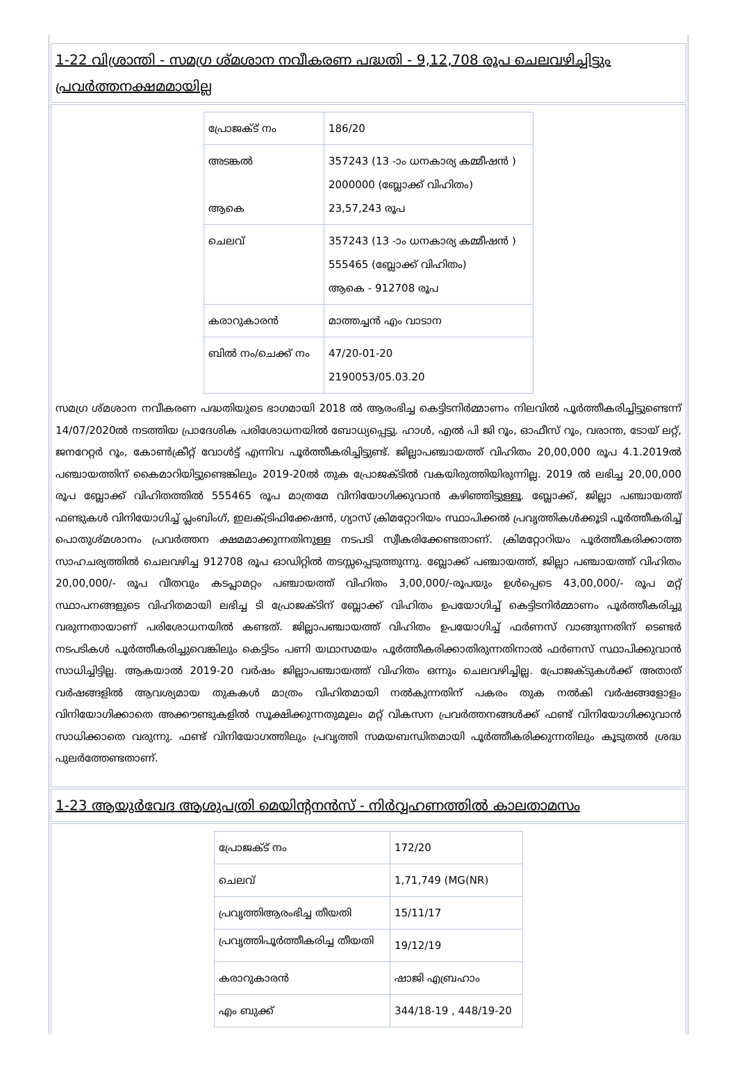1-22 വിശ്രാന്തി - സമഗ്ര ശ്മശാന നവീകരണ പദ്ധതി - 9,12,708 രൂപ ചെലവഴിച്ചിട്ടും പ്രവർത്തനക്ഷമമായില്ല
| പ്രോജക്ട് നം | 186/20 |
| അടങ്കൽ ആകെ | 357243 (13 -ാം ധനകാര്യ കമ്മീഷൻ ) 2000000 (ബ്ലോക്ക് വിഹിതം) 23,57,243 രൂപ |
| ചെലവ് | 357243 (13 -ാം ധനകാര്യ കമ്മീഷൻ ) 555465 (ബ്ലോക്ക് വിഹിതം) ആകെ - 912708 രൂപ |
| കരാറുകാരൻ | മാത്തച്ചൻ എം വാടാന |
| ബിൽ നം/ചെക്ക് നം | 47/20-01-20 2190053/05.03.20 |
സമഗ്ര ശ്മശാന നവീകരണ പദ്ധതിയുടെ ഭാഗമായി 2018 ൽ ആരംഭിച്ച കെട്ടിടനിർമ്മാണം നിലവിൽ പൂർത്തീകരിച്ചിട്ടുണ്ടെന്ന് 14/07/2020ൽ നടത്തിയ പ്രാദേശിക പരിശോധനയിൽ ബോധ്യപ്പെട്ടു. ഹാൾ, എൽ പി ജി റൂം, ഓഫീസ് റൂം, വരാന്ത, ടോയ് ലറ്റ്, ജനറേറ്റർ റൂം, കോൺക്രീറ്റ് വോൾട്ട് എന്നിവ പൂർത്തീകരിച്ചിട്ടുണ്ട്. ജില്ലാപഞ്ചായത്ത് വിഹിതം 20,00,000 രൂപ 4.1.2019ൽ പഞ്ചായത്തിന് കൈമാറിയിട്ടുണ്ടെങ്കിലും 2019-20ൽ തുക പ്രോജക്ടിൽ വകയിരുത്തിയിരുന്നില്ല. 2019 ൽ ലഭിച്ച 20,00,000 രൂപ ബ്ലോക്ക് വിഹിതത്തിൽ 555465 രൂപ മാത്രമേ വിനിയോഗിക്കുവാൻ കഴിഞ്ഞിട്ടുള്ളൂ. ബ്ലോക്ക്, ജില്ലാ പഞ്ചായത്ത് ഫണ്ടുകൾ വിനിയോഗിച്ച് പ്ലംബിംഗ്, ഇലക്ട്രിഫിക്കേഷൻ, ഗ്യാസ് ക്രിമറ്റോറിയം സ്ഥാപിക്കൽ പ്രവൃത്തികൾക്കൂടി പൂർത്തീകരിച്ച് പൊതുശ്മശാനം പ്രവർത്തന ക്ഷമമാക്കുന്നതിനുള്ള നടപടി സ്വീകരിക്കേണ്ടതാണ്. ക്രിമറ്റോറിയം പൂർത്തീകരിക്കാത്ത സാഹചര്യത്തിൽ ചെലവഴിച്ച 912708 രൂപ ഓഡിറ്റിൽ തടസ്സപ്പെടുത്തുന്നു. ബ്ലോക്ക് പഞ്ചായത്ത്, ജില്ലാ പഞ്ചായത്ത് വിഹിതം 20,00,000/- രൂപ വീതവും കടപ്ലാമറ്റം പഞ്ചായത്ത് വിഹിതം 3,00,000/-രൂപയും ഉൾപ്പെടെ 43,00,000/- രൂപ മറ്റ് സ്ഥാപനങ്ങളുടെ വിഹിതമായി ലഭിച്ച ടി പ്രോജക്ടിന് ബ്ലോക്ക് വിഹിതം ഉപയോഗിച്ച് കെട്ടിടനിർമ്മാണം പൂർത്തീകരിച്ചു വരുന്നതായാണ് പരിശോധനയിൽ കണ്ടത്. ജില്ലാപഞ്ചായത്ത് വിഹിതം ഉപയോഗിച്ച് ഫർണസ് വാങ്ങുന്നതിന് ടെണ്ടർ നടപടികൾ പൂർത്തീകരിച്ചുവെങ്കിലും കെട്ടിടം പണി യഥാസമയം പൂർത്തീകരിക്കാതിരുന്നതിനാൽ ഫർണസ് സ്ഥാപിക്കുവാൻ സാധിച്ചിട്ടില്ല. ആകയാൽ 2019-20 വർഷം ജില്ലാപഞ്ചായത്ത് വിഹിതം ഒന്നും ചെലവഴിച്ചില്ല. പ്രോജക്ടുകൾക്ക് അതാത് വർഷങ്ങളിൽ ആവശ്യമായ തുകകൾ മാത്രം വിഹിതമായി നൽകുന്നതിന് പകരം തുക നൽകി വർഷങ്ങളോളം വിനിയോഗിക്കാതെ അക്കൗണ്ടുകളിൽ സൂക്ഷിക്കുന്നതുമൂലം മറ്റ് വികസന പ്രവർത്തനങ്ങൾക്ക് ഫണ്ട് വിനിയോഗിക്കുവാൻ സാധിക്കാതെ വരുന്നു. ഫണ്ട് വിനിയോഗത്തിലും പ്രവൃത്തി സമയബന്ധിതമായി പൂർത്തീകരിക്കുന്നതിലും കൂടുതൽ ശ്രദ്ധ പുലർത്തേണ്ടതാണ്.
1-23 ആയുർവേദ ആശുപത്രി മെയിന്റനൻസ് - നിർവ്വഹണത്തിൽ കാലതാമസം
| പ്രോജക്ട് നം | 172/20 |
| ചെലവ് | 1,71,749 (MG(NR) |
| പ്രവൃത്തിആരംഭിച്ച തീയതി | 15/11/17 |
| പ്രവൃത്തിപൂർത്തീകരിച്ച തീയതി | 19/12/19 |
| കരാറുകാരൻ | ഷാജി എബ്രഹാം |
| എം ബുക്ക് | 344/18-19 , 448/19-20 |